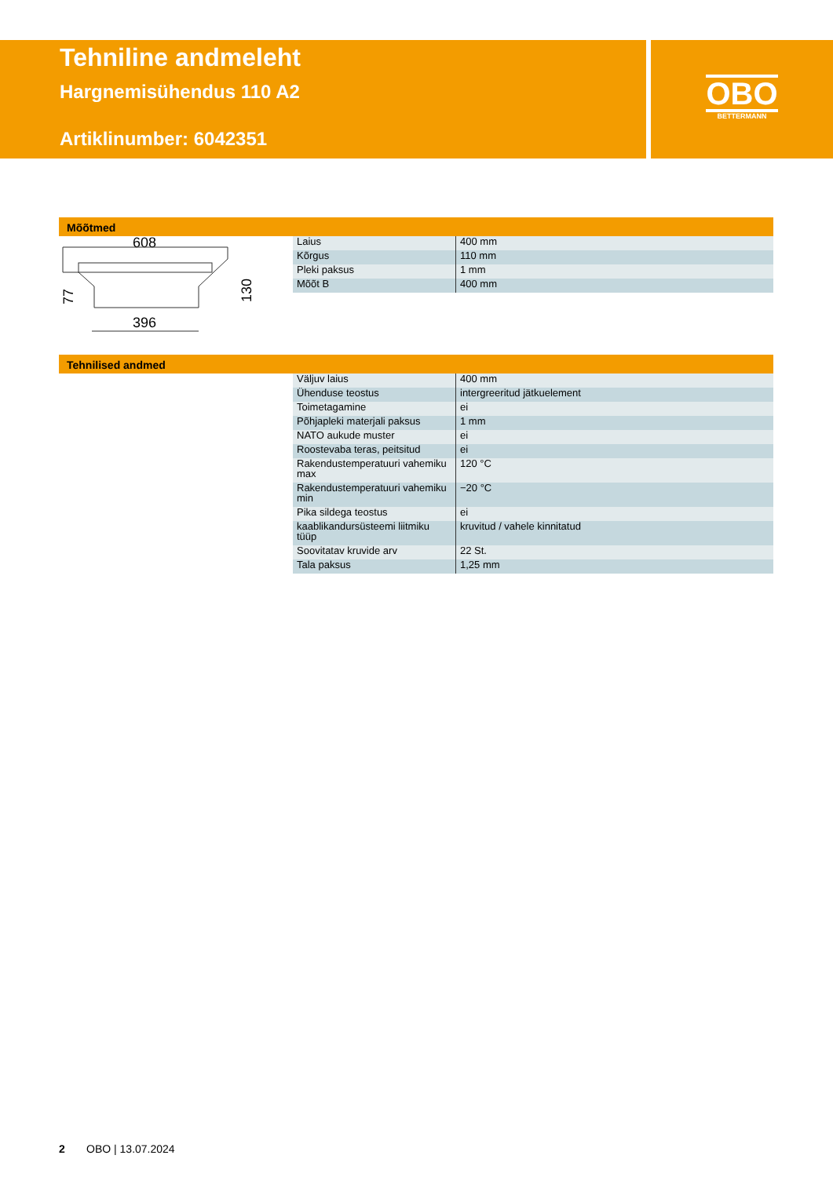Tehniline andmeleht
Hargnemisühendus 110 A2
Artiklinumber: 6042351
OBO
BETTERMANN
Mõõtmed
608
396
77
130
| Laius | 400 mm |
| Kõrgus | 110 mm |
| Pleki paksus | 1 mm |
| Mõõt B | 400 mm |
Tehnilised andmed
| Väljuv laius | 400 mm |
| Ühenduse teostus | intergreeritud jätkuelement |
| Toimetagamine | ei |
| Põhjapleki materjali paksus | 1 mm |
| NATO aukude muster | ei |
| Roostevaba teras, peitsitud | ei |
| Rakendustemperatuuri vahemiku max | 120 °C |
| Rakendustemperatuuri vahemiku min | −20 °C |
| Pika sildega teostus | ei |
| kaablikandursüsteemi liitmiku tüüp | kruvitud / vahele kinnitatud |
| Soovitatav kruvide arv | 22 St. |
| Tala paksus | 1,25 mm |
2 OBO | 13.07.2024